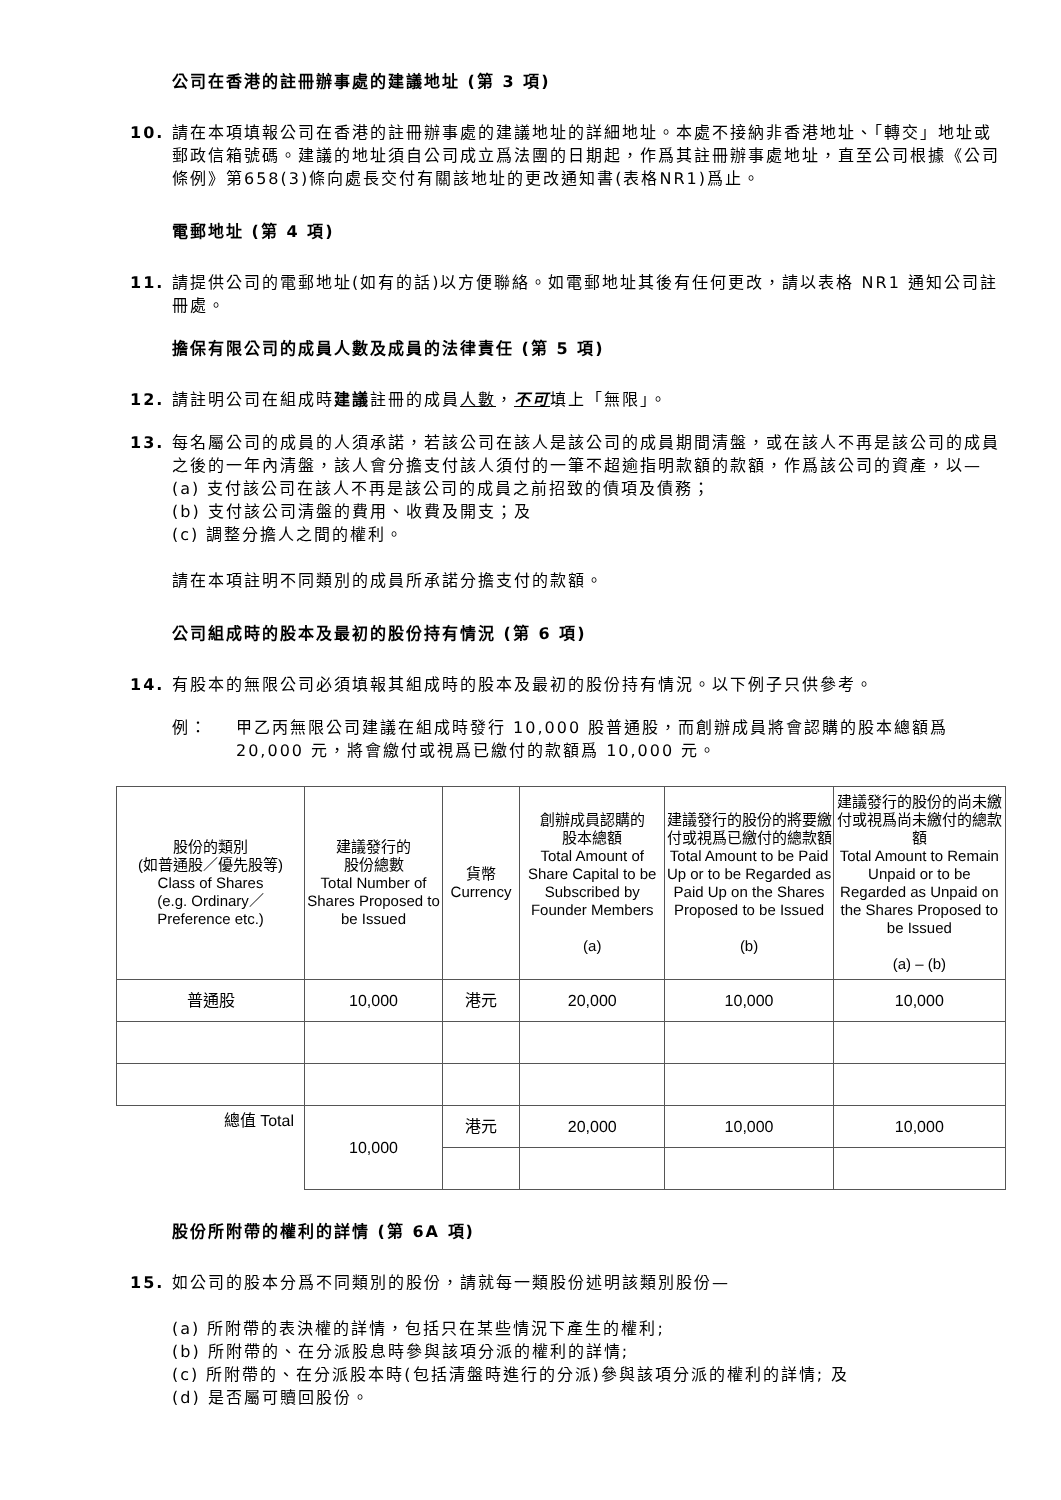公司在香港的註冊辦事處的建議地址 (第 3 項)
10. 請在本項填報公司在香港的註冊辦事處的建議地址的詳細地址。本處不接納非香港地址、「轉交」地址或郵政信箱號碼。建議的地址須自公司成立爲法團的日期起，作爲其註冊辦事處地址，直至公司根據《公司條例》第658(3)條向處長交付有關該地址的更改通知書(表格NR1)爲止。
電郵地址 (第 4 項)
11. 請提供公司的電郵地址(如有的話)以方便聯絡。如電郵地址其後有任何更改，請以表格 NR1 通知公司註冊處。
擔保有限公司的成員人數及成員的法律責任 (第 5 項)
12. 請註明公司在組成時建議註冊的成員人數，不可填上「無限」。
13. 每名屬公司的成員的人須承諾，若該公司在該人是該公司的成員期間清盤，或在該人不再是該公司的成員之後的一年內清盤，該人會分擔支付該人須付的一筆不超逾指明款額的款額，作爲該公司的資產，以—
(a) 支付該公司在該人不再是該公司的成員之前招致的債項及債務；
(b) 支付該公司清盤的費用、收費及開支；及
(c) 調整分擔人之間的權利。
請在本項註明不同類別的成員所承諾分擔支付的款額。
公司組成時的股本及最初的股份持有情況 (第 6 項)
14. 有股本的無限公司必須填報其組成時的股本及最初的股份持有情況。以下例子只供參考。
例： 甲乙丙無限公司建議在組成時發行 10,000 股普通股，而創辦成員將會認購的股本總額爲 20,000 元，將會繳付或視爲已繳付的款額爲 10,000 元。
| 股份的類別 (如普通股／優先股等) Class of Shares (e.g. Ordinary／ Preference etc.) | 建議發行的 股份總數 Total Number of Shares Proposed to be Issued | 貨幣 Currency | 創辦成員認購的 股本總額 Total Amount of Share Capital to be Subscribed by Founder Members (a) | 建議發行的股份的將要繳付或視爲已繳付的總款額 Total Amount to be Paid Up or to be Regarded as Paid Up on the Shares Proposed to be Issued (b) | 建議發行的股份的尚未繳付或視爲尚未繳付的總款額 Total Amount to Remain Unpaid or to be Regarded as Unpaid on the Shares Proposed to be Issued (a) – (b) |
| 普通股 | 10,000 | 港元 | 20,000 | 10,000 | 10,000 |
| 總值 Total | 10,000 | 港元 | 20,000 | 10,000 | 10,000 |
股份所附帶的權利的詳情 (第 6A 項)
15. 如公司的股本分爲不同類別的股份，請就每一類股份述明該類別股份—
(a) 所附帶的表決權的詳情，包括只在某些情況下產生的權利;
(b) 所附帶的、在分派股息時參與該項分派的權利的詳情;
(c) 所附帶的、在分派股本時(包括清盤時進行的分派)參與該項分派的權利的詳情; 及
(d) 是否屬可贖回股份。